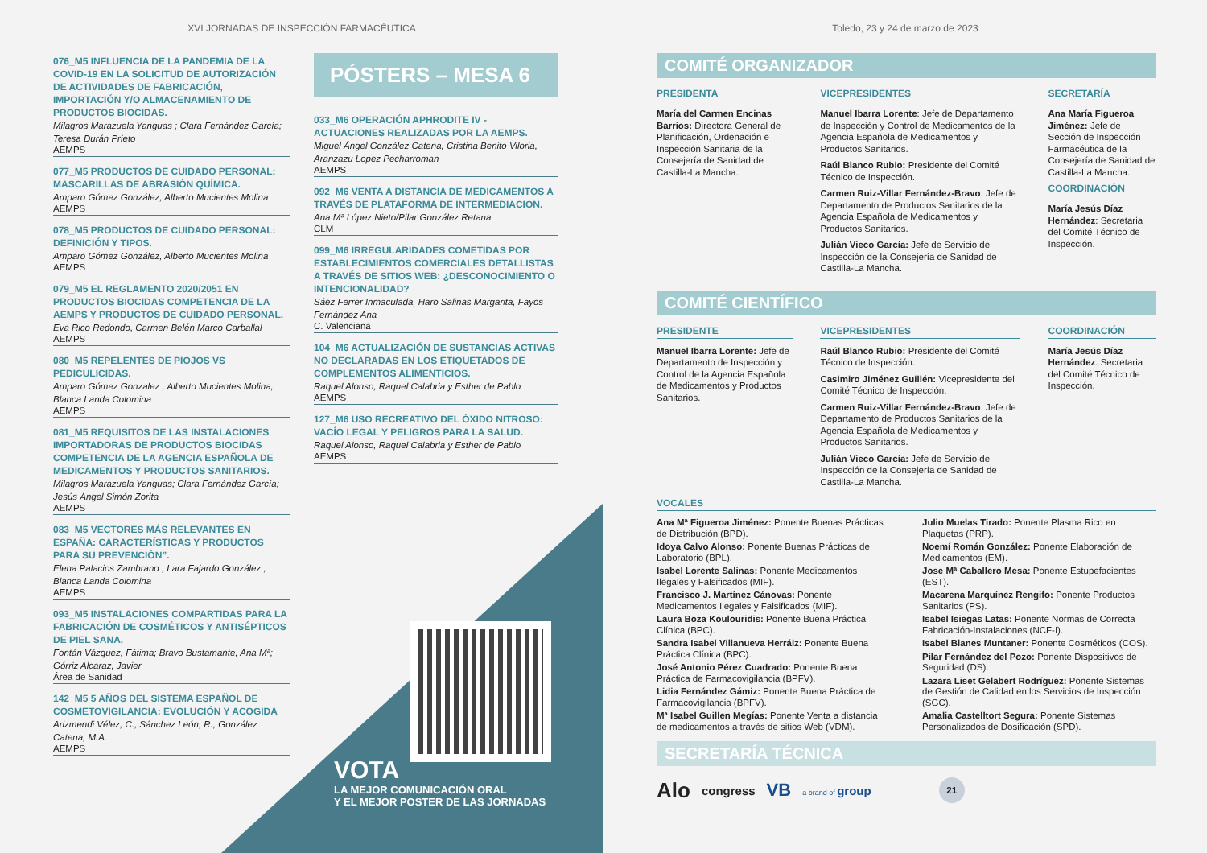XVI JORNADAS DE INSPECCIÓN FARMACÉUTICA
076_M5 INFLUENCIA DE LA PANDEMIA DE LA COVID-19 EN LA SOLICITUD DE AUTORIZACIÓN DE ACTIVIDADES DE FABRICACIÓN, IMPORTACIÓN Y/O ALMACENAMIENTO DE PRODUCTOS BIOCIDAS.
Milagros Marazuela Yanguas ; Clara Fernández García; Teresa Durán Prieto
AEMPS
077_M5 PRODUCTOS DE CUIDADO PERSONAL: MASCARILLAS DE ABRASIÓN QUÍMICA.
Amparo Gómez González, Alberto Mucientes Molina
AEMPS
078_M5 PRODUCTOS DE CUIDADO PERSONAL: DEFINICIÓN Y TIPOS.
Amparo Gómez González, Alberto Mucientes Molina
AEMPS
079_M5 EL REGLAMENTO 2020/2051 EN PRODUCTOS BIOCIDAS COMPETENCIA DE LA AEMPS Y PRODUCTOS DE CUIDADO PERSONAL.
Eva Rico Redondo, Carmen Belén Marco Carballal
AEMPS
080_M5 REPELENTES DE PIOJOS VS PEDICULICIDAS.
Amparo Gómez Gonzalez ; Alberto Mucientes Molina; Blanca Landa Colomina
AEMPS
081_M5 REQUISITOS DE LAS INSTALACIONES IMPORTADORAS DE PRODUCTOS BIOCIDAS COMPETENCIA DE LA AGENCIA ESPAÑOLA DE MEDICAMENTOS Y PRODUCTOS SANITARIOS.
Milagros Marazuela Yanguas; Clara Fernández García; Jesús Ángel Simón Zorita
AEMPS
083_M5 VECTORES MÁS RELEVANTES EN ESPAÑA: CARACTERÍSTICAS Y PRODUCTOS PARA SU PREVENCIÓN”.
Elena Palacios Zambrano ; Lara Fajardo González ; Blanca Landa Colomina
AEMPS
093_M5 INSTALACIONES COMPARTIDAS PARA LA FABRICACIÓN DE COSMÉTICOS Y ANTISÉPTICOS DE PIEL SANA.
Fontán Vázquez, Fátima; Bravo Bustamante, Ana Mª; Górriz Alcaraz, Javier
Área de Sanidad
142_M5 5 AÑOS DEL SISTEMA ESPAÑOL DE COSMETOVIGILANCIA: EVOLUCIÓN Y ACOGIDA
Arizmendi Vélez, C.; Sánchez León, R.; González Catena, M.A.
AEMPS
PÓSTERS – MESA 6
033_M6 OPERACIÓN APHRODITE IV - ACTUACIONES REALIZADAS POR LA AEMPS.
Miguel Ángel González Catena, Cristina Benito Viloria, Aranzazu Lopez Pecharroman
AEMPS
092_M6 VENTA A DISTANCIA DE MEDICAMENTOS A TRAVÉS DE PLATAFORMA DE INTERMEDIACION.
Ana Mª López Nieto/Pilar González Retana
CLM
099_M6 IRREGULARIDADES COMETIDAS POR ESTABLECIMIENTOS COMERCIALES DETALLISTAS A TRAVÉS DE SITIOS WEB: ¿DESCONOCIMIENTO O INTENCIONALIDAD?
Sáez Ferrer Inmaculada, Haro Salinas Margarita, Fayos Fernández Ana
C. Valenciana
104_M6 ACTUALIZACIÓN DE SUSTANCIAS ACTIVAS NO DECLARADAS EN LOS ETIQUETADOS DE COMPLEMENTOS ALIMENTICIOS.
Raquel Alonso, Raquel Calabria y Esther de Pablo
AEMPS
127_M6 USO RECREATIVO DEL ÓXIDO NITROSO: VACÍO LEGAL Y PELIGROS PARA LA SALUD.
Raquel Alonso, Raquel Calabria y Esther de Pablo
AEMPS
VOTA
LA MEJOR COMUNICACIÓN ORAL
Y EL MEJOR POSTER DE LAS JORNADAS
Toledo, 23 y 24 de marzo de 2023
COMITÉ ORGANIZADOR
PRESIDENTA
María del Carmen Encinas Barrios: Directora General de Planificación, Ordenación e Inspección Sanitaria de la Consejería de Sanidad de Castilla-La Mancha.
VICEPRESIDENTES
Manuel Ibarra Lorente: Jefe de Departamento de Inspección y Control de Medicamentos de la Agencia Española de Medicamentos y Productos Sanitarios.
Raúl Blanco Rubio: Presidente del Comité Técnico de Inspección.
Carmen Ruiz-Villar Fernández-Bravo: Jefe de Departamento de Productos Sanitarios de la Agencia Española de Medicamentos y Productos Sanitarios.
Julián Vieco García: Jefe de Servicio de Inspección de la Consejería de Sanidad de Castilla-La Mancha.
SECRETARÍA
Ana María Figueroa Jiménez: Jefe de Sección de Inspección Farmacéutica de la Consejería de Sanidad de Castilla-La Mancha.
COORDINACIÓN
María Jesús Díaz Hernández: Secretaria del Comité Técnico de Inspección.
COMITÉ CIENTÍFICO
PRESIDENTE
Manuel Ibarra Lorente: Jefe de Departamento de Inspección y Control de la Agencia Española de Medicamentos y Productos Sanitarios.
VICEPRESIDENTES
Raúl Blanco Rubio: Presidente del Comité Técnico de Inspección.
Casimiro Jiménez Guillén: Vicepresidente del Comité Técnico de Inspección.
Carmen Ruiz-Villar Fernández-Bravo: Jefe de Departamento de Productos Sanitarios de la Agencia Española de Medicamentos y Productos Sanitarios.
Julián Vieco García: Jefe de Servicio de Inspección de la Consejería de Sanidad de Castilla-La Mancha.
COORDINACIÓN
María Jesús Díaz Hernández: Secretaria del Comité Técnico de Inspección.
VOCALES
Ana Mª Figueroa Jiménez: Ponente Buenas Prácticas de Distribución (BPD).
Idoya Calvo Alonso: Ponente Buenas Prácticas de Laboratorio (BPL).
Isabel Lorente Salinas: Ponente Medicamentos Ilegales y Falsificados (MIF).
Francisco J. Martínez Cánovas: Ponente Medicamentos Ilegales y Falsificados (MIF).
Laura Boza Koulouridis: Ponente Buena Práctica Clínica (BPC).
Sandra Isabel Villanueva Herráiz: Ponente Buena Práctica Clínica (BPC).
José Antonio Pérez Cuadrado: Ponente Buena Práctica de Farmacovigilancia (BPFV).
Lidia Fernández Gámiz: Ponente Buena Práctica de Farmacovigilancia (BPFV).
Mª Isabel Guillen Megías: Ponente Venta a distancia de medicamentos a través de sitios Web (VDM).
Julio Muelas Tirado: Ponente Plasma Rico en Plaquetas (PRP).
Noemí Román González: Ponente Elaboración de Medicamentos (EM).
Jose Mª Caballero Mesa: Ponente Estupefacientes (EST).
Macarena Marquínez Rengifo: Ponente Productos Sanitarios (PS).
Isabel Isiegas Latas: Ponente Normas de Correcta Fabricación-Instalaciones (NCF-I).
Isabel Blanes Muntaner: Ponente Cosméticos (COS).
Pilar Fernández del Pozo: Ponente Dispositivos de Seguridad (DS).
Lazara Liset Gelabert Rodríguez: Ponente Sistemas de Gestión de Calidad en los Servicios de Inspección (SGC).
Amalia Castelltort Segura: Ponente Sistemas Personalizados de Dosificación (SPD).
SECRETARÍA TÉCNICA
Alo congress VB a brand of group 21